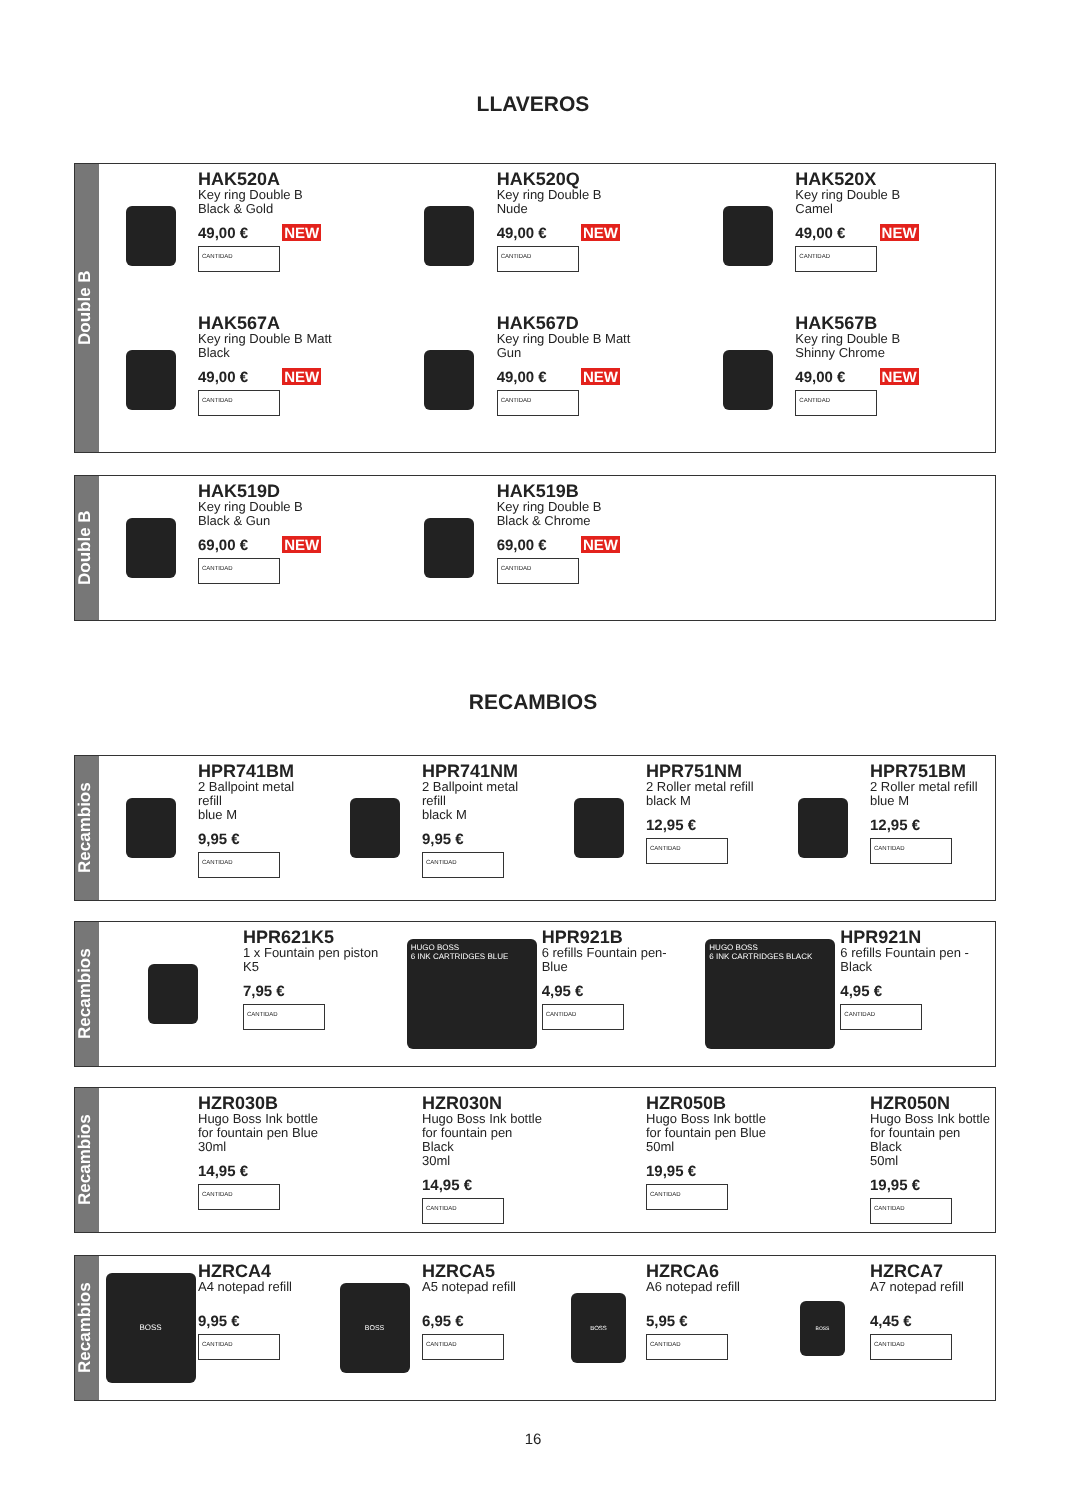LLAVEROS
Double B
HAK520A
Key ring Double B
Black & Gold
49,00 € NEW
CANTIDAD
HAK520Q
Key ring Double B
Nude
49,00 € NEW
CANTIDAD
HAK520X
Key ring Double B
Camel
49,00 € NEW
CANTIDAD
HAK567A
Key ring Double B Matt
Black
49,00 € NEW
CANTIDAD
HAK567D
Key ring Double B Matt
Gun
49,00 € NEW
CANTIDAD
HAK567B
Key ring Double B
Shinny Chrome
49,00 € NEW
CANTIDAD
Double B
HAK519D
Key ring Double B
Black & Gun
69,00 € NEW
CANTIDAD
HAK519B
Key ring Double B
Black & Chrome
69,00 € NEW
CANTIDAD
RECAMBIOS
Recambios
HPR741BM
2 Ballpoint metal refill
blue M
9,95 €
CANTIDAD
HPR741NM
2 Ballpoint metal refill
black M
9,95 €
CANTIDAD
HPR751NM
2 Roller metal refill
black M
12,95 €
CANTIDAD
HPR751BM
2 Roller metal refill
blue M
12,95 €
CANTIDAD
Recambios
HPR621K5
1 x Fountain pen piston
K5
7,95 €
CANTIDAD
HUGO BOSS
6 INK CARTRIDGES BLUE
HPR921B
6 refills Fountain pen-
Blue
4,95 €
CANTIDAD
HUGO BOSS
6 INK CARTRIDGES BLACK
HPR921N
6 refills Fountain pen -
Black
4,95 €
CANTIDAD
Recambios
HZR030B
Hugo Boss Ink bottle
for fountain pen Blue
30ml
14,95 €
CANTIDAD
HZR030N
Hugo Boss Ink bottle
for fountain pen Black
30ml
14,95 €
CANTIDAD
HZR050B
Hugo Boss Ink bottle
for fountain pen Blue
50ml
19,95 €
CANTIDAD
HZR050N
Hugo Boss Ink bottle
for fountain pen Black
50ml
19,95 €
CANTIDAD
Recambios
BOSS
HZRCA4
A4 notepad refill
9,95 €
CANTIDAD
BOSS
HZRCA5
A5 notepad refill
6,95 €
CANTIDAD
BOSS
HZRCA6
A6 notepad refill
5,95 €
CANTIDAD
BOSS
HZRCA7
A7 notepad refill
4,45 €
CANTIDAD
16